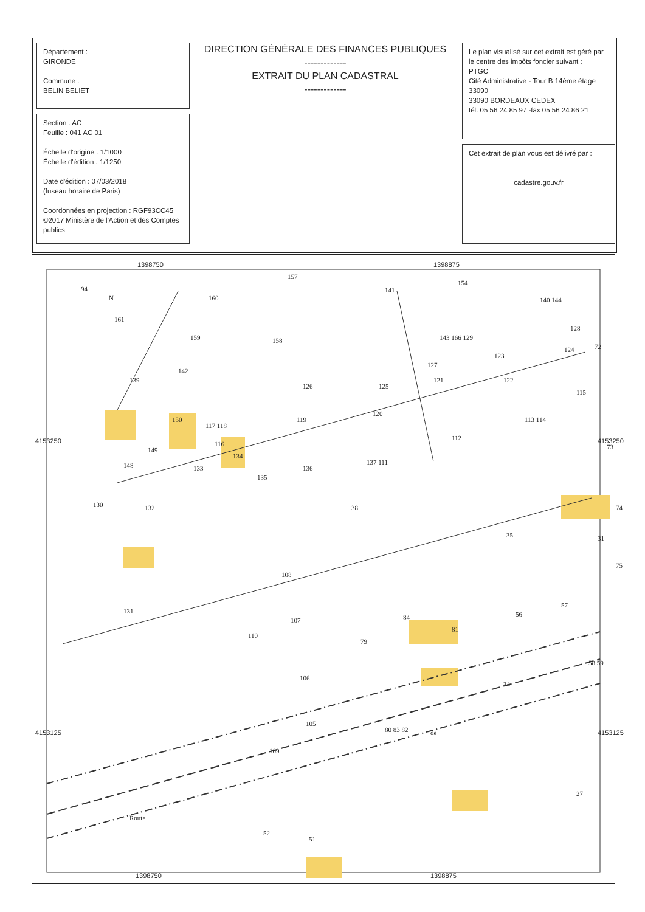Département :
GIRONDE
Commune :
BELIN BELIET
Section : AC
Feuille : 041 AC 01
Échelle d'origine : 1/1000
Échelle d'édition : 1/1250
Date d'édition : 07/03/2018
(fuseau horaire de Paris)
Coordonnées en projection : RGF93CC45
©2017 Ministère de l'Action et des Comptes publics
DIRECTION GÉNÉRALE DES FINANCES PUBLIQUES
-------------
EXTRAIT DU PLAN CADASTRAL
-------------
Le plan visualisé sur cet extrait est géré par le centre des impôts foncier suivant :
PTGC
Cité Administrative - Tour B 14ème étage 33090
33090 BORDEAUX CEDEX
tél. 05 56 24 85 97 -fax 05 56 24 86 21
Cet extrait de plan vous est délivré par :
cadastre.gouv.fr
1398750 1398875
1398750 1398875
4153250 4153250
4153125 4153125
N
94
160
157
141
154
140 144
161
159 158 143 166 129
128
124 72
139
142
126 125
127
123
121 122
115
150
117 118
119
120
112
113 114
73 149
116
134
148 133
135
136
137 111
130 132 38 74
35 31
75
108
131
57
56
107 84
81
110
79
58 59
106
34
105
80 83 82
109
27
Route
52
51
de